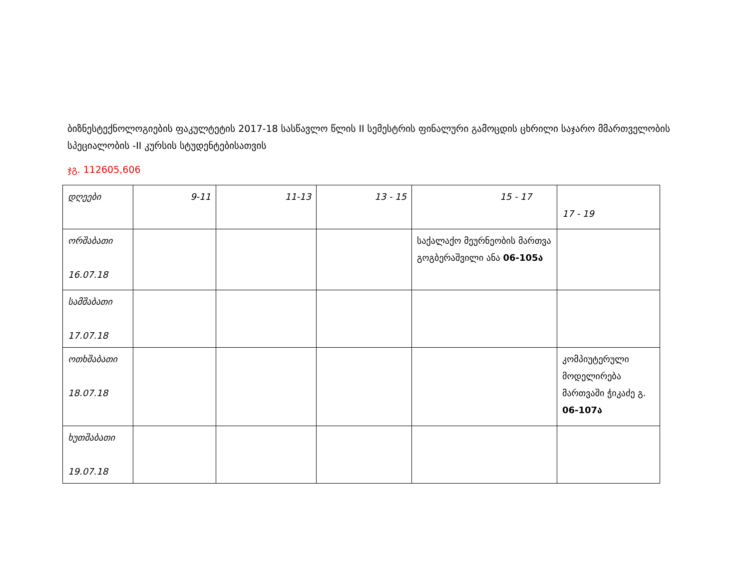ბიზნესტექნოლოგიების ფაკულტეტის 2017-18 სასწავლო წლის II სემესტრის ფინალური გამოცდის ცხრილი საჯარო მმართველობის სპეციალობის -II კურსის სტუდენტებისათვის
ჯგ. 112605,606
| დღეები | 9-11 | 11-13 | 13 - 15 | 15 - 17 | 17 - 19 |
| ორშაბათი 16.07.18 | | | | საქალაქო მეურნეობის მართვა გოგბერაშვილი ანა 06-105ა | |
| სამშაბათი 17.07.18 | | | | | |
| ოთხშაბათი 18.07.18 | | | | | კომპიუტერული მოდელირება მართვაში ჭიკაძე გ. 06-107ა |
| ხუთშაბათი 19.07.18 | | | | | |